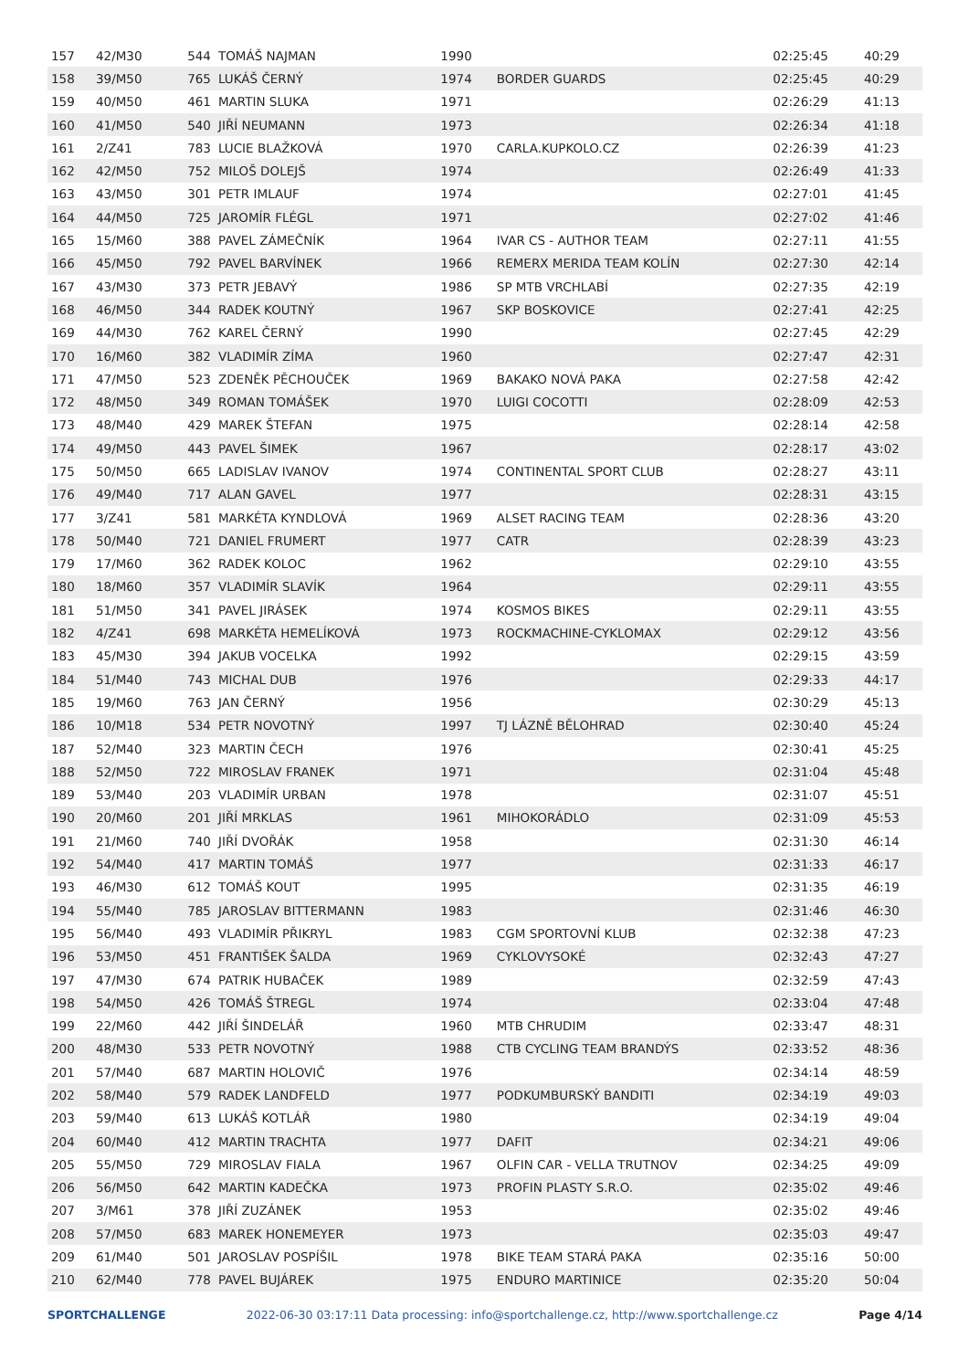| 157 | 42/M30 | 544 | TOMÁŠ NAJMAN | 1990 | | 02:25:45 | 40:29 |
| 158 | 39/M50 | 765 | LUKÁŠ ČERNÝ | 1974 | BORDER GUARDS | 02:25:45 | 40:29 |
| 159 | 40/M50 | 461 | MARTIN SLUKA | 1971 | | 02:26:29 | 41:13 |
| 160 | 41/M50 | 540 | JIŘÍ NEUMANN | 1973 | | 02:26:34 | 41:18 |
| 161 | 2/Z41 | 783 | LUCIE BLAŽKOVÁ | 1970 | CARLA.KUPKOLO.CZ | 02:26:39 | 41:23 |
| 162 | 42/M50 | 752 | MILOŠ DOLEJŠ | 1974 | | 02:26:49 | 41:33 |
| 163 | 43/M50 | 301 | PETR IMLAUF | 1974 | | 02:27:01 | 41:45 |
| 164 | 44/M50 | 725 | JAROMÍR FLÉGL | 1971 | | 02:27:02 | 41:46 |
| 165 | 15/M60 | 388 | PAVEL ZÁMEČNÍK | 1964 | IVAR CS - AUTHOR TEAM | 02:27:11 | 41:55 |
| 166 | 45/M50 | 792 | PAVEL BARVÍNEK | 1966 | REMERX MERIDA TEAM KOLÍN | 02:27:30 | 42:14 |
| 167 | 43/M30 | 373 | PETR JEBAVÝ | 1986 | SP MTB VRCHLABÍ | 02:27:35 | 42:19 |
| 168 | 46/M50 | 344 | RADEK KOUTNÝ | 1967 | SKP BOSKOVICE | 02:27:41 | 42:25 |
| 169 | 44/M30 | 762 | KAREL ČERNÝ | 1990 | | 02:27:45 | 42:29 |
| 170 | 16/M60 | 382 | VLADIMÍR ZÍMA | 1960 | | 02:27:47 | 42:31 |
| 171 | 47/M50 | 523 | ZDENĚK PĚCHOUČEK | 1969 | BAKAKO NOVÁ PAKA | 02:27:58 | 42:42 |
| 172 | 48/M50 | 349 | ROMAN TOMÁŠEK | 1970 | LUIGI COCOTTI | 02:28:09 | 42:53 |
| 173 | 48/M40 | 429 | MAREK ŠTEFAN | 1975 | | 02:28:14 | 42:58 |
| 174 | 49/M50 | 443 | PAVEL ŠIMEK | 1967 | | 02:28:17 | 43:02 |
| 175 | 50/M50 | 665 | LADISLAV IVANOV | 1974 | CONTINENTAL SPORT CLUB | 02:28:27 | 43:11 |
| 176 | 49/M40 | 717 | ALAN GAVEL | 1977 | | 02:28:31 | 43:15 |
| 177 | 3/Z41 | 581 | MARKÉTA KYNDLOVÁ | 1969 | ALSET RACING TEAM | 02:28:36 | 43:20 |
| 178 | 50/M40 | 721 | DANIEL FRUMERT | 1977 | CATR | 02:28:39 | 43:23 |
| 179 | 17/M60 | 362 | RADEK KOLOC | 1962 | | 02:29:10 | 43:55 |
| 180 | 18/M60 | 357 | VLADIMÍR SLAVÍK | 1964 | | 02:29:11 | 43:55 |
| 181 | 51/M50 | 341 | PAVEL JIRÁSEK | 1974 | KOSMOS BIKES | 02:29:11 | 43:55 |
| 182 | 4/Z41 | 698 | MARKÉTA HEMELÍKOVÁ | 1973 | ROCKMACHINE-CYKLOMAX | 02:29:12 | 43:56 |
| 183 | 45/M30 | 394 | JAKUB VOCELKA | 1992 | | 02:29:15 | 43:59 |
| 184 | 51/M40 | 743 | MICHAL DUB | 1976 | | 02:29:33 | 44:17 |
| 185 | 19/M60 | 763 | JAN ČERNÝ | 1956 | | 02:30:29 | 45:13 |
| 186 | 10/M18 | 534 | PETR NOVOTNÝ | 1997 | TJ LÁZNĚ BĚLOHRAD | 02:30:40 | 45:24 |
| 187 | 52/M40 | 323 | MARTIN ČECH | 1976 | | 02:30:41 | 45:25 |
| 188 | 52/M50 | 722 | MIROSLAV FRANEK | 1971 | | 02:31:04 | 45:48 |
| 189 | 53/M40 | 203 | VLADIMÍR URBAN | 1978 | | 02:31:07 | 45:51 |
| 190 | 20/M60 | 201 | JIŘÍ MRKLAS | 1961 | MIHOKORÁDLO | 02:31:09 | 45:53 |
| 191 | 21/M60 | 740 | JIŘÍ DVOŘÁK | 1958 | | 02:31:30 | 46:14 |
| 192 | 54/M40 | 417 | MARTIN TOMÁŠ | 1977 | | 02:31:33 | 46:17 |
| 193 | 46/M30 | 612 | TOMÁŠ KOUT | 1995 | | 02:31:35 | 46:19 |
| 194 | 55/M40 | 785 | JAROSLAV BITTERMANN | 1983 | | 02:31:46 | 46:30 |
| 195 | 56/M40 | 493 | VLADIMÍR PŘIKRYL | 1983 | CGM SPORTOVNÍ KLUB | 02:32:38 | 47:23 |
| 196 | 53/M50 | 451 | FRANTIŠEK ŠALDA | 1969 | CYKLOVYSOKÉ | 02:32:43 | 47:27 |
| 197 | 47/M30 | 674 | PATRIK HUBAČEK | 1989 | | 02:32:59 | 47:43 |
| 198 | 54/M50 | 426 | TOMÁŠ ŠTREGL | 1974 | | 02:33:04 | 47:48 |
| 199 | 22/M60 | 442 | JIŘÍ ŠINDELÁŘ | 1960 | MTB CHRUDIM | 02:33:47 | 48:31 |
| 200 | 48/M30 | 533 | PETR NOVOTNÝ | 1988 | CTB CYCLING TEAM BRANDÝS | 02:33:52 | 48:36 |
| 201 | 57/M40 | 687 | MARTIN HOLOVIČ | 1976 | | 02:34:14 | 48:59 |
| 202 | 58/M40 | 579 | RADEK LANDFELD | 1977 | PODKUMBURSKÝ BANDITI | 02:34:19 | 49:03 |
| 203 | 59/M40 | 613 | LUKÁŠ KOTLÁŘ | 1980 | | 02:34:19 | 49:04 |
| 204 | 60/M40 | 412 | MARTIN TRACHTA | 1977 | DAFIT | 02:34:21 | 49:06 |
| 205 | 55/M50 | 729 | MIROSLAV FIALA | 1967 | OLFIN CAR - VELLA TRUTNOV | 02:34:25 | 49:09 |
| 206 | 56/M50 | 642 | MARTIN KADEČKA | 1973 | PROFIN PLASTY S.R.O. | 02:35:02 | 49:46 |
| 207 | 3/M61 | 378 | JIŘÍ ZUZÁNEK | 1953 | | 02:35:02 | 49:46 |
| 208 | 57/M50 | 683 | MAREK HONEMEYER | 1973 | | 02:35:03 | 49:47 |
| 209 | 61/M40 | 501 | JAROSLAV POSPÍŠIL | 1978 | BIKE TEAM STARÁ PAKA | 02:35:16 | 50:00 |
| 210 | 62/M40 | 778 | PAVEL BUJÁREK | 1975 | ENDURO MARTINICE | 02:35:20 | 50:04 |
SPORTCHALLENGE 2022-06-30 03:17:11 Data processing: info@sportchallenge.cz, http://www.sportchallenge.cz Page 4/14